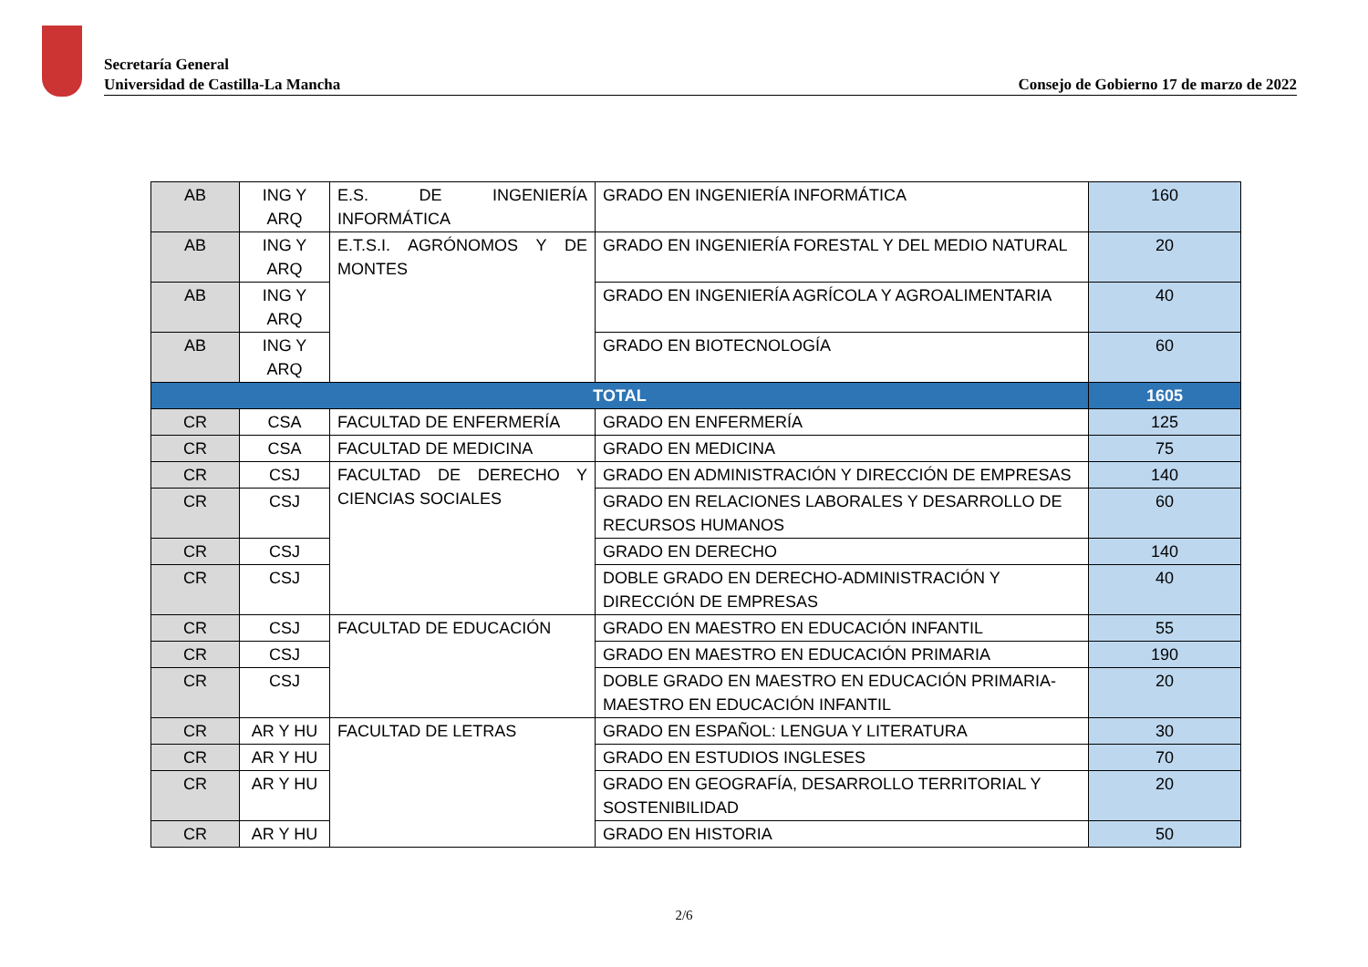Secretaría General
Universidad de Castilla-La Mancha
Consejo de Gobierno 17 de marzo de 2022
| AB | ING Y ARQ | E.S. DE INGENIERÍA INFORMÁTICA | GRADO EN INGENIERÍA INFORMÁTICA | 160 |
| AB | ING Y ARQ | E.T.S.I. AGRÓNOMOS Y DE MONTES | GRADO EN INGENIERÍA FORESTAL Y DEL MEDIO NATURAL | 20 |
| AB | ING Y ARQ | | GRADO EN INGENIERÍA AGRÍCOLA Y AGROALIMENTARIA | 40 |
| AB | ING Y ARQ | | GRADO EN BIOTECNOLOGÍA | 60 |
| TOTAL | | | | 1605 |
| CR | CSA | FACULTAD DE ENFERMERÍA | GRADO EN ENFERMERÍA | 125 |
| CR | CSA | FACULTAD DE MEDICINA | GRADO EN MEDICINA | 75 |
| CR | CSJ | FACULTAD DE DERECHO Y CIENCIAS SOCIALES | GRADO EN ADMINISTRACIÓN Y DIRECCIÓN DE EMPRESAS | 140 |
| CR | CSJ | | GRADO EN RELACIONES LABORALES Y DESARROLLO DE RECURSOS HUMANOS | 60 |
| CR | CSJ | | GRADO EN DERECHO | 140 |
| CR | CSJ | | DOBLE GRADO EN DERECHO-ADMINISTRACIÓN Y DIRECCIÓN DE EMPRESAS | 40 |
| CR | CSJ | FACULTAD DE EDUCACIÓN | GRADO EN MAESTRO EN EDUCACIÓN INFANTIL | 55 |
| CR | CSJ | | GRADO EN MAESTRO EN EDUCACIÓN PRIMARIA | 190 |
| CR | CSJ | | DOBLE GRADO EN MAESTRO EN EDUCACIÓN PRIMARIA-MAESTRO EN EDUCACIÓN INFANTIL | 20 |
| CR | AR Y HU | FACULTAD DE LETRAS | GRADO EN ESPAÑOL: LENGUA Y LITERATURA | 30 |
| CR | AR Y HU | | GRADO EN ESTUDIOS INGLESES | 70 |
| CR | AR Y HU | | GRADO EN GEOGRAFÍA, DESARROLLO TERRITORIAL Y SOSTENIBILIDAD | 20 |
| CR | AR Y HU | | GRADO EN HISTORIA | 50 |
2/6